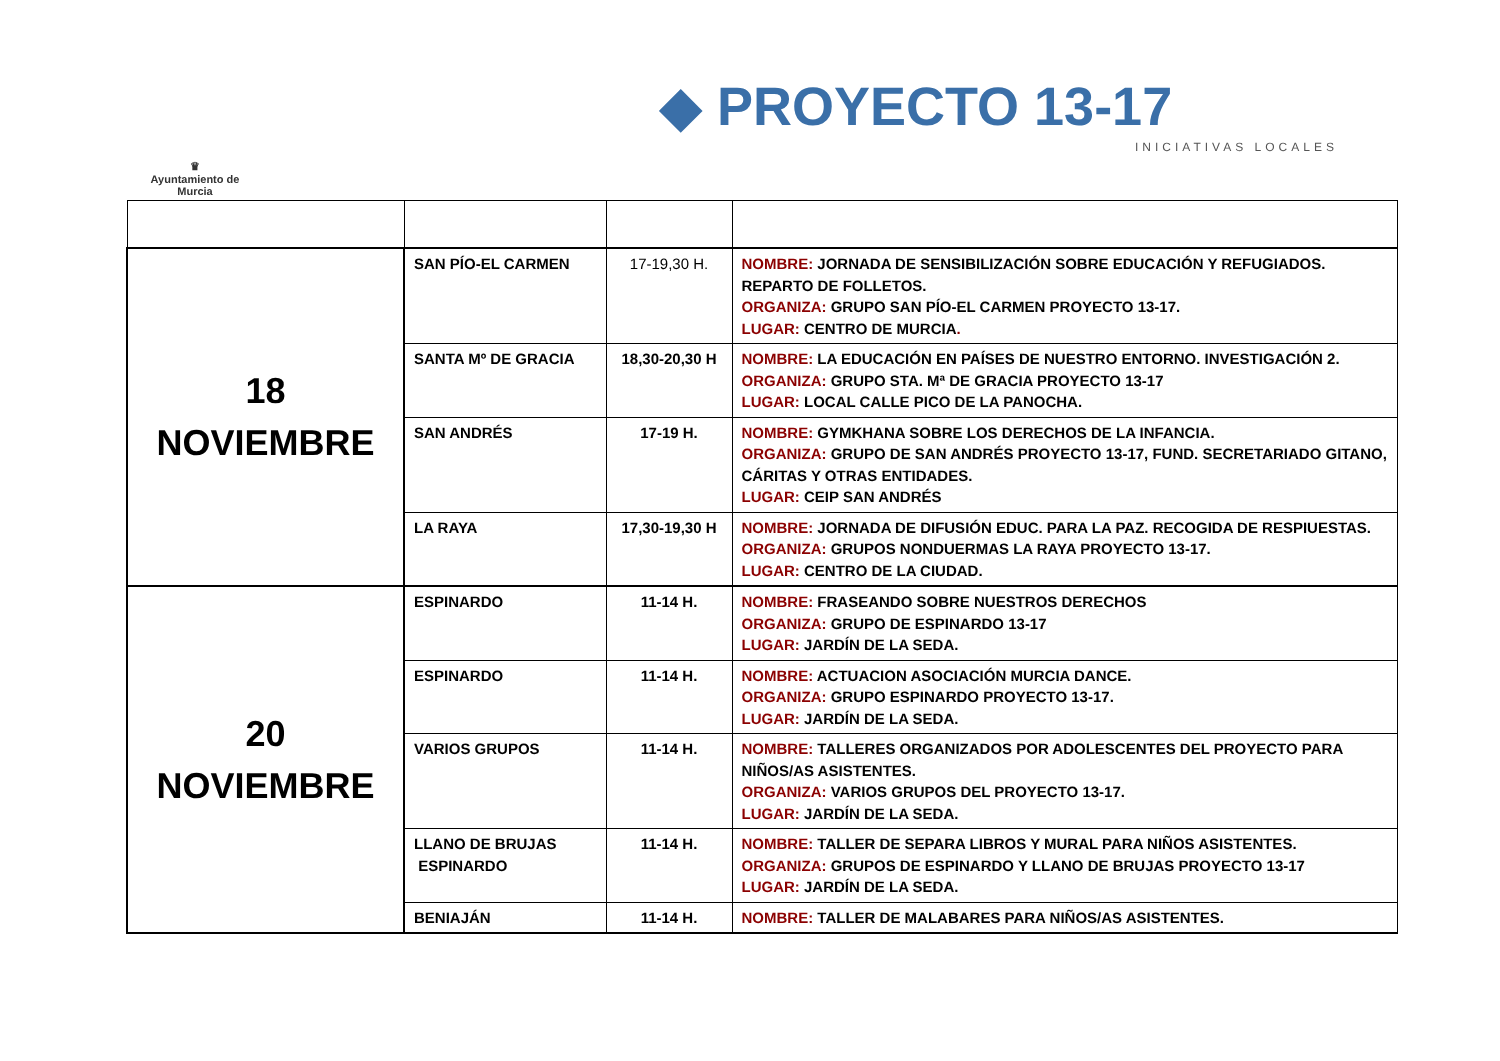♛
Ayuntamiento de Murcia
◆ PROYECTO 13-17
INICIATIVAS LOCALES
| 18 NOVIEMBRE | SAN PÍO-EL CARMEN | 17-19,30 H. | NOMBRE: JORNADA DE SENSIBILIZACIÓN SOBRE EDUCACIÓN Y REFUGIADOS. REPARTO DE FOLLETOS. ORGANIZA: GRUPO SAN PÍO-EL CARMEN PROYECTO 13-17. LUGAR: CENTRO DE MURCIA . |
| | SANTA Mº DE GRACIA | 18,30-20,30 H | NOMBRE: LA EDUCACIÓN EN PAÍSES DE NUESTRO ENTORNO. INVESTIGACIÓN 2. ORGANIZA: GRUPO STA. Mª DE GRACIA PROYECTO 13-17 LUGAR: LOCAL CALLE PICO DE LA PANOCHA. |
| | SAN ANDRÉS | 17-19 H. | NOMBRE: GYMKHANA SOBRE LOS DERECHOS DE LA INFANCIA. ORGANIZA: GRUPO DE SAN ANDRÉS PROYECTO 13-17, FUND. SECRETARIADO GITANO, CÁRITAS Y OTRAS ENTIDADES. LUGAR: CEIP SAN ANDRÉS |
| | LA RAYA | 17,30-19,30 H | NOMBRE: JORNADA DE DIFUSIÓN EDUC. PARA LA PAZ. RECOGIDA DE RESPIUESTAS. ORGANIZA: GRUPOS NONDUERMAS LA RAYA PROYECTO 13-17. LUGAR: CENTRO DE LA CIUDAD. |
| 20 NOVIEMBRE | ESPINARDO | 11-14 H. | NOMBRE: FRASEANDO SOBRE NUESTROS DERECHOS ORGANIZA: GRUPO DE ESPINARDO 13-17 LUGAR: JARDÍN DE LA SEDA. |
| | ESPINARDO | 11-14 H. | NOMBRE: ACTUACION ASOCIACIÓN MURCIA DANCE. ORGANIZA: GRUPO ESPINARDO PROYECTO 13-17. LUGAR: JARDÍN DE LA SEDA. |
| | VARIOS GRUPOS | 11-14 H. | NOMBRE: TALLERES ORGANIZADOS POR ADOLESCENTES DEL PROYECTO PARA NIÑOS/AS ASISTENTES. ORGANIZA: VARIOS GRUPOS DEL PROYECTO 13-17. LUGAR: JARDÍN DE LA SEDA. |
| | LLANO DE BRUJAS ESPINARDO | 11-14 H. | NOMBRE: TALLER DE SEPARA LIBROS Y MURAL PARA NIÑOS ASISTENTES. ORGANIZA: GRUPOS DE ESPINARDO Y LLANO DE BRUJAS PROYECTO 13-17 LUGAR: JARDÍN DE LA SEDA. |
| | BENIAJÁN | 11-14 H. | NOMBRE: TALLER DE MALABARES PARA NIÑOS/AS ASISTENTES. |